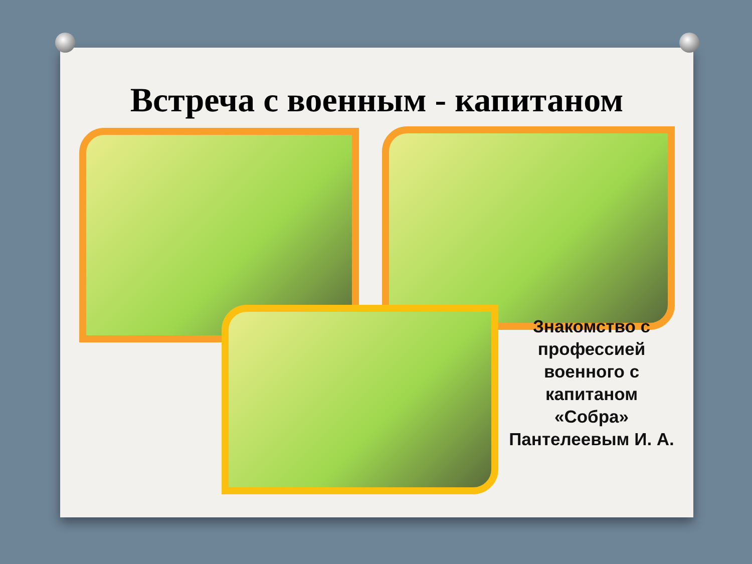Встреча с военным - капитаном
Знакомство с профессией военного с капитаном «Собра» Пантелеевым И. А.